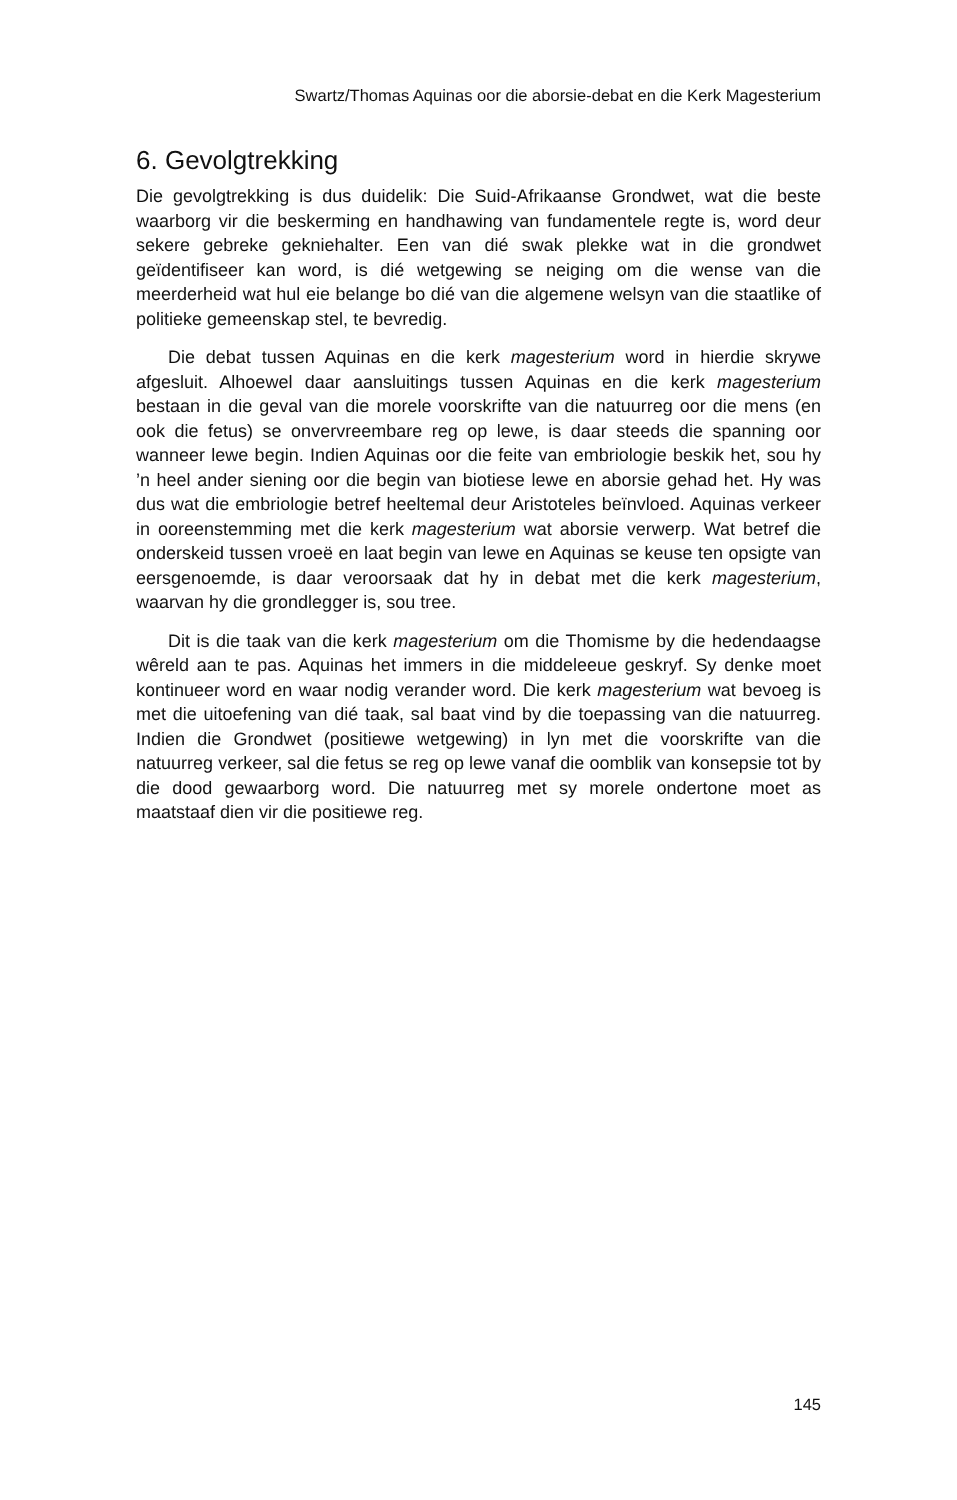Swartz/Thomas Aquinas oor die aborsie-debat en die Kerk Magesterium
6. Gevolgtrekking
Die gevolgtrekking is dus duidelik: Die Suid-Afrikaanse Grondwet, wat die beste waarborg vir die beskerming en handhawing van fundamentele regte is, word deur sekere gebreke gekniehalter. Een van dié swak plekke wat in die grondwet geïdentifiseer kan word, is dié wetgewing se neiging om die wense van die meerderheid wat hul eie belange bo dié van die algemene welsyn van die staatlike of politieke gemeenskap stel, te bevredig.
Die debat tussen Aquinas en die kerk magesterium word in hierdie skrywe afgesluit. Alhoewel daar aansluitings tussen Aquinas en die kerk magesterium bestaan in die geval van die morele voorskrifte van die natuurreg oor die mens (en ook die fetus) se onvervreembare reg op lewe, is daar steeds die spanning oor wanneer lewe begin. Indien Aquinas oor die feite van embriologie beskik het, sou hy ’n heel ander siening oor die begin van biotiese lewe en aborsie gehad het. Hy was dus wat die embriologie betref heeltemal deur Aristoteles beïnvloed. Aquinas verkeer in ooreenstemming met die kerk magesterium wat aborsie verwerp. Wat betref die onderskeid tussen vroeë en laat begin van lewe en Aquinas se keuse ten opsigte van eersgenoemde, is daar veroorsaak dat hy in debat met die kerk magesterium, waarvan hy die grondlegger is, sou tree.
Dit is die taak van die kerk magesterium om die Thomisme by die hedendaagse wêreld aan te pas. Aquinas het immers in die middeleeue geskryf. Sy denke moet kontinueer word en waar nodig verander word. Die kerk magesterium wat bevoeg is met die uitoefening van dié taak, sal baat vind by die toepassing van die natuurreg. Indien die Grondwet (positiewe wetgewing) in lyn met die voorskrifte van die natuurreg verkeer, sal die fetus se reg op lewe vanaf die oomblik van konsepsie tot by die dood gewaarborg word. Die natuurreg met sy morele ondertone moet as maatstaaf dien vir die positiewe reg.
145